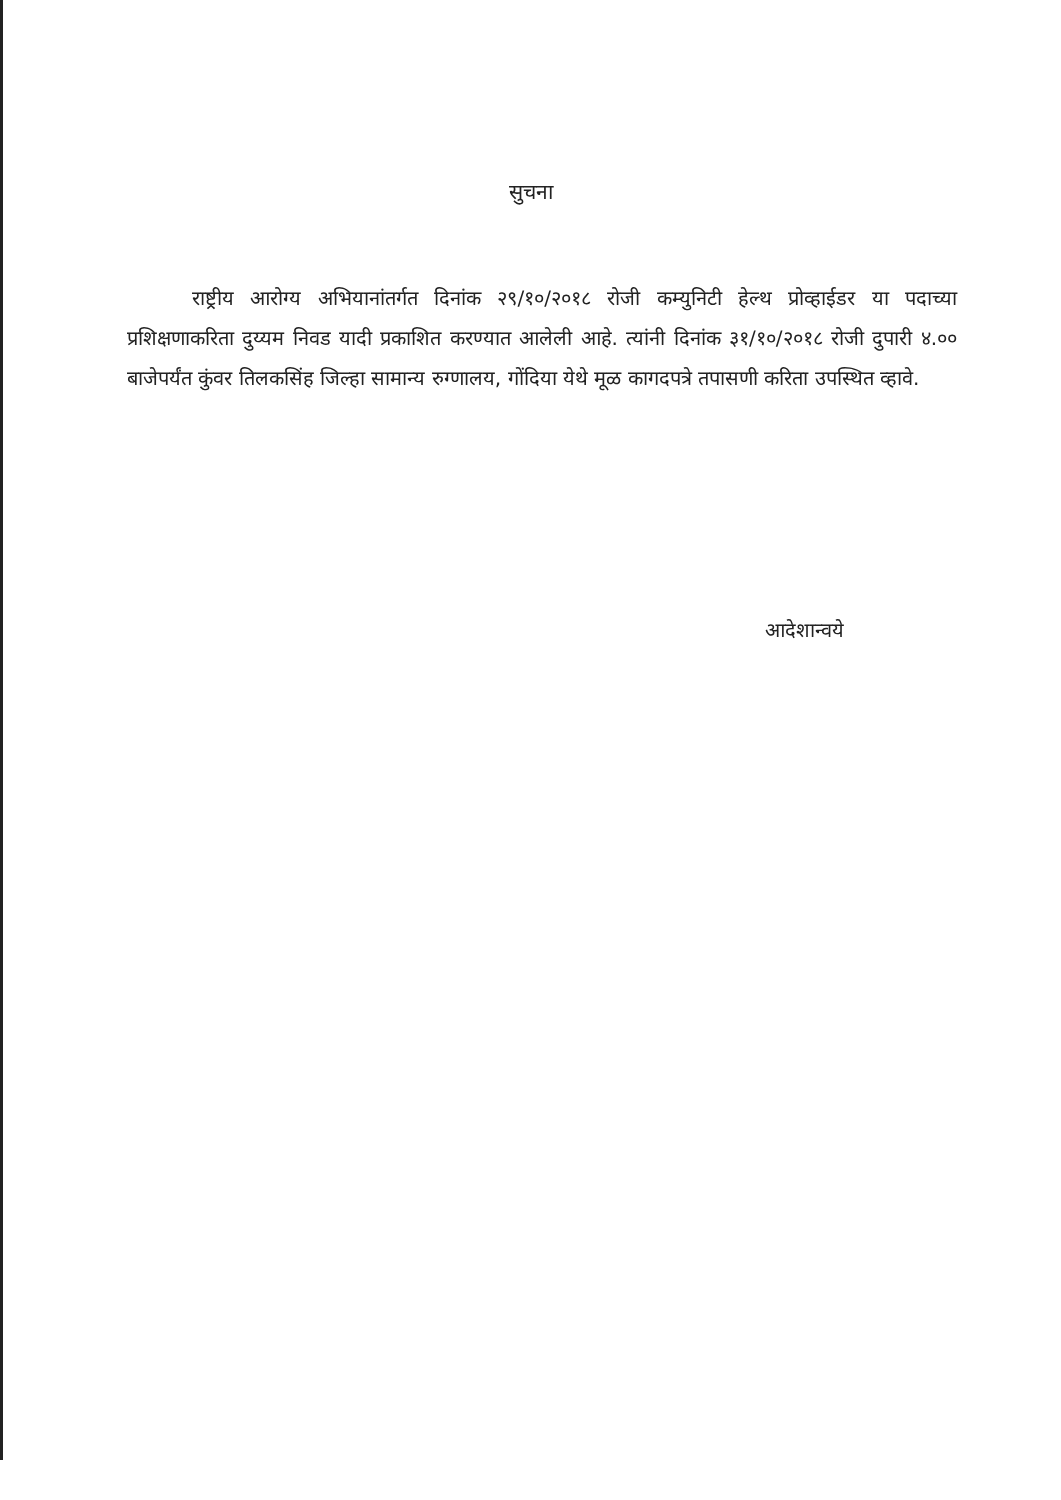सुचना
राष्ट्रीय आरोग्य अभियानांतर्गत दिनांक २९/१०/२०१८ रोजी कम्युनिटी हेल्थ प्रोव्हाईडर या पदाच्या प्रशिक्षणाकरिता दुय्यम निवड यादी प्रकाशित करण्यात आलेली आहे. त्यांनी दिनांक ३१/१०/२०१८ रोजी दुपारी ४.०० बाजेपर्यंत कुंवर तिलकसिंह जिल्हा सामान्य रुग्णालय, गोंदिया येथे मूळ कागदपत्रे तपासणी करिता उपस्थित व्हावे.
आदेशान्वये